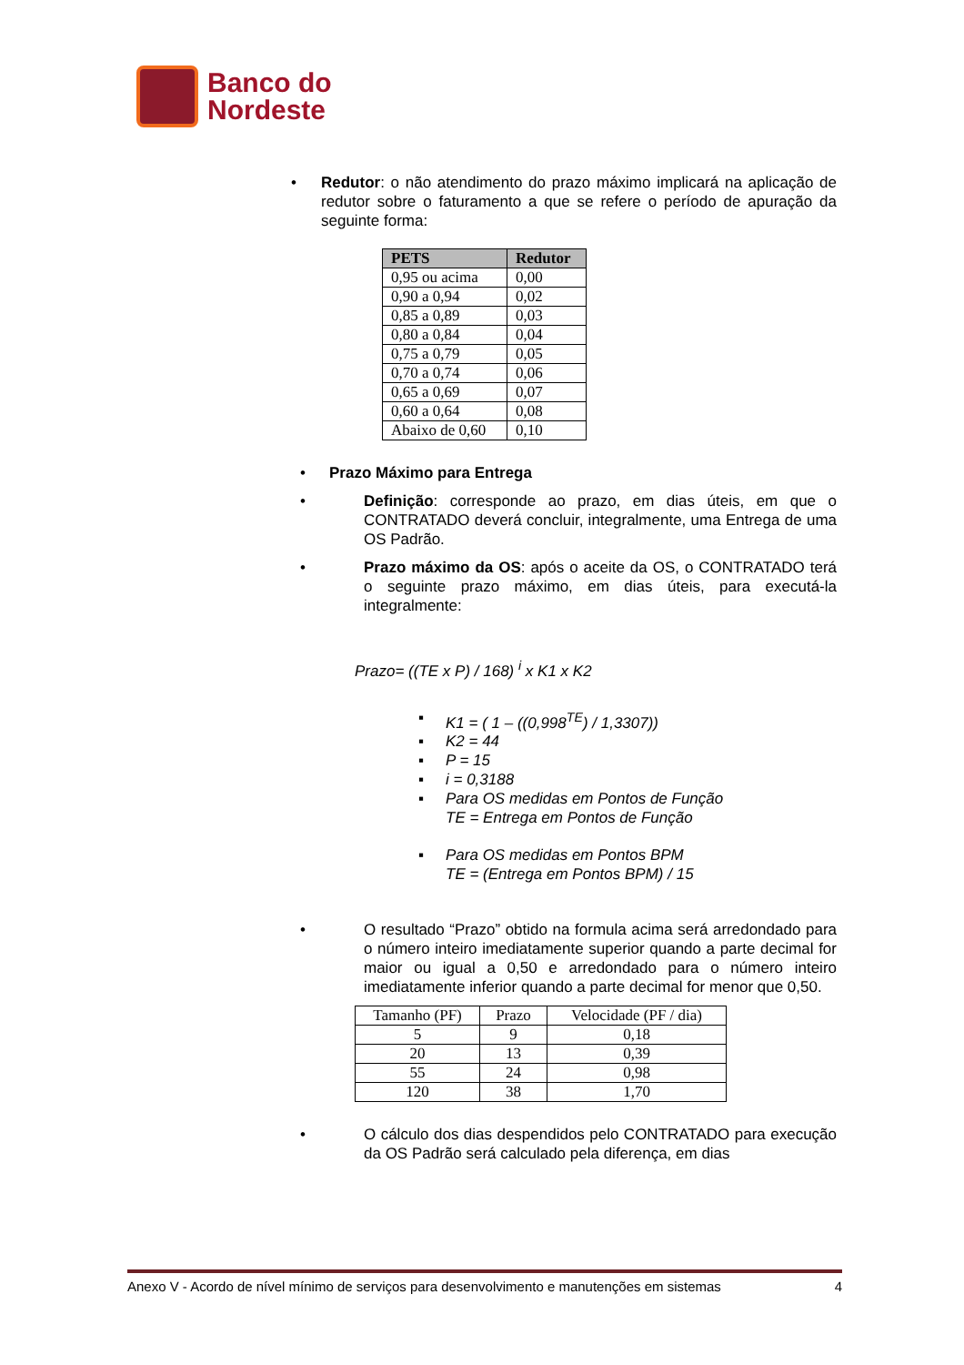Banco do
Nordeste
• Redutor: o não atendimento do prazo máximo implicará na aplicação de redutor sobre o faturamento a que se refere o período de apuração da seguinte forma:
| PETS | Redutor |
| --- | --- |
| 0,95 ou acima | 0,00 |
| 0,90 a 0,94 | 0,02 |
| 0,85 a 0,89 | 0,03 |
| 0,80 a 0,84 | 0,04 |
| 0,75 a 0,79 | 0,05 |
| 0,70 a 0,74 | 0,06 |
| 0,65 a 0,69 | 0,07 |
| 0,60 a 0,64 | 0,08 |
| Abaixo de 0,60 | 0,10 |
• Prazo Máximo para Entrega
• Definição: corresponde ao prazo, em dias úteis, em que o CONTRATADO deverá concluir, integralmente, uma Entrega de uma OS Padrão.
• Prazo máximo da OS: após o aceite da OS, o CONTRATADO terá o seguinte prazo máximo, em dias úteis, para executá-la integralmente:
Prazo= ((TE x P) / 168) <sup>i</sup> x K1 x K2
▪ K1 = ( 1 – ((0,998<sup>TE</sup>) / 1,3307))
▪ K2 = 44
▪ P = 15
▪ i = 0,3188
▪ Para OS medidas em Pontos de Função
TE = Entrega em Pontos de Função
▪ Para OS medidas em Pontos BPM
TE = (Entrega em Pontos BPM) / 15
• O resultado “Prazo” obtido na formula acima será arredondado para o número inteiro imediatamente superior quando a parte decimal for maior ou igual a 0,50 e arredondado para o número inteiro imediatamente inferior quando a parte decimal for menor que 0,50.
| Tamanho (PF) | Prazo | Velocidade (PF / dia) |
| 5 | 9 | 0,18 |
| 20 | 13 | 0,39 |
| 55 | 24 | 0,98 |
| 120 | 38 | 1,70 |
• O cálculo dos dias despendidos pelo CONTRATADO para execução da OS Padrão será calculado pela diferença, em dias
Anexo V - Acordo de nível mínimo de serviços para desenvolvimento e manutenções em sistemas 4